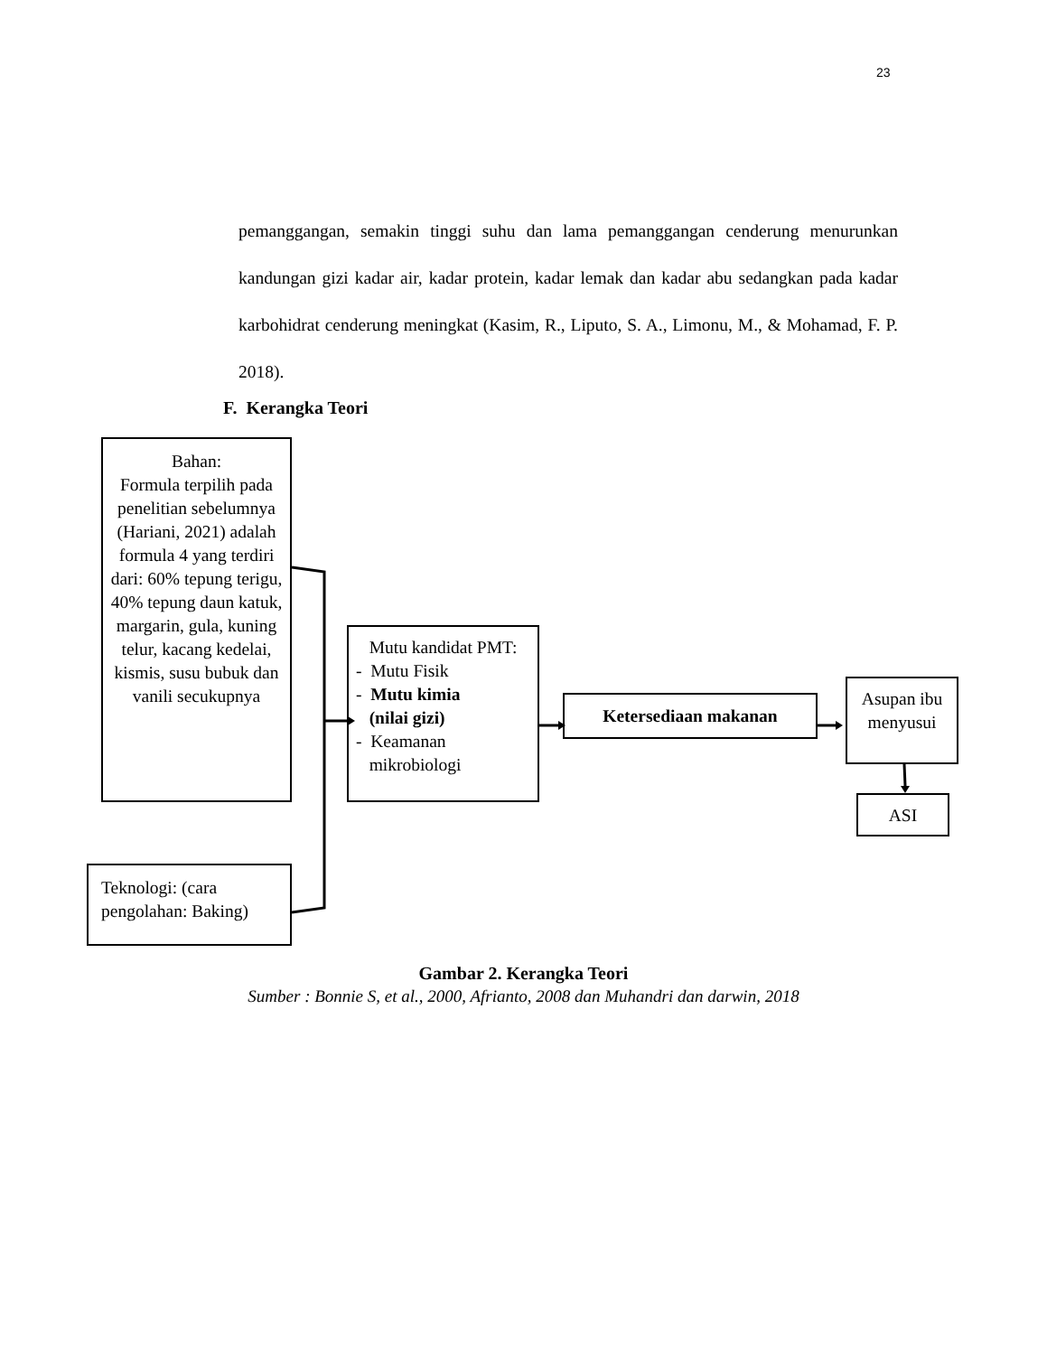23
pemanggangan, semakin tinggi suhu dan lama pemanggangan cenderung menurunkan kandungan gizi kadar air, kadar protein, kadar lemak dan kadar abu sedangkan pada kadar karbohidrat cenderung meningkat (Kasim, R., Liputo, S. A., Limonu, M., & Mohamad, F. P. 2018).
F. Kerangka Teori
Bahan:
Formula terpilih pada penelitian sebelumnya (Hariani, 2021) adalah formula 4 yang terdiri dari: 60% tepung terigu, 40% tepung daun katuk, margarin, gula, kuning telur, kacang kedelai, kismis, susu bubuk dan vanili secukupnya
Mutu kandidat PMT:
- Mutu Fisik
- Mutu kimia
(nilai gizi)
- Keamanan
mikrobiologi
Ketersediaan makanan
Asupan ibu menyusui
ASI
Teknologi: (cara pengolahan: Baking)
Gambar 2. Kerangka Teori
Sumber : Bonnie S, et al., 2000, Afrianto, 2008 dan Muhandri dan darwin, 2018